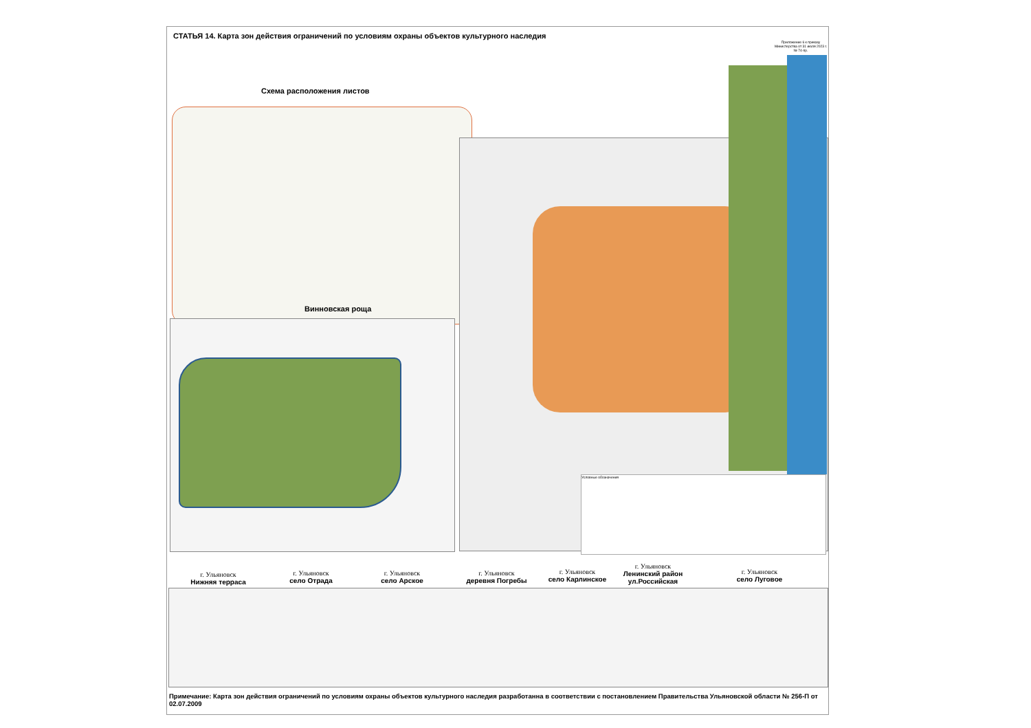СТАТЬЯ 14. Карта зон действия ограничений по условиям охраны объектов культурного наследия
Приложение 6 к приказу Министерства от 31 июля 2023 г. № 74-пр.
Схема расположения листов
Винновская роща
Условные обозначения
г. Ульяновск
Нижняя терраса
г. Ульяновск
село Отрада
г. Ульяновск
село Арское
г. Ульяновск
деревня Погребы
г. Ульяновск
село Карлинское
г. Ульяновск
Ленинский район ул.Российская
г. Ульяновск
село Луговое
Примечание: Карта зон действия ограничений по условиям охраны объектов культурного наследия разработанна в соответствии с постановлением Правительства Ульяновской области № 256-П от 02.07.2009